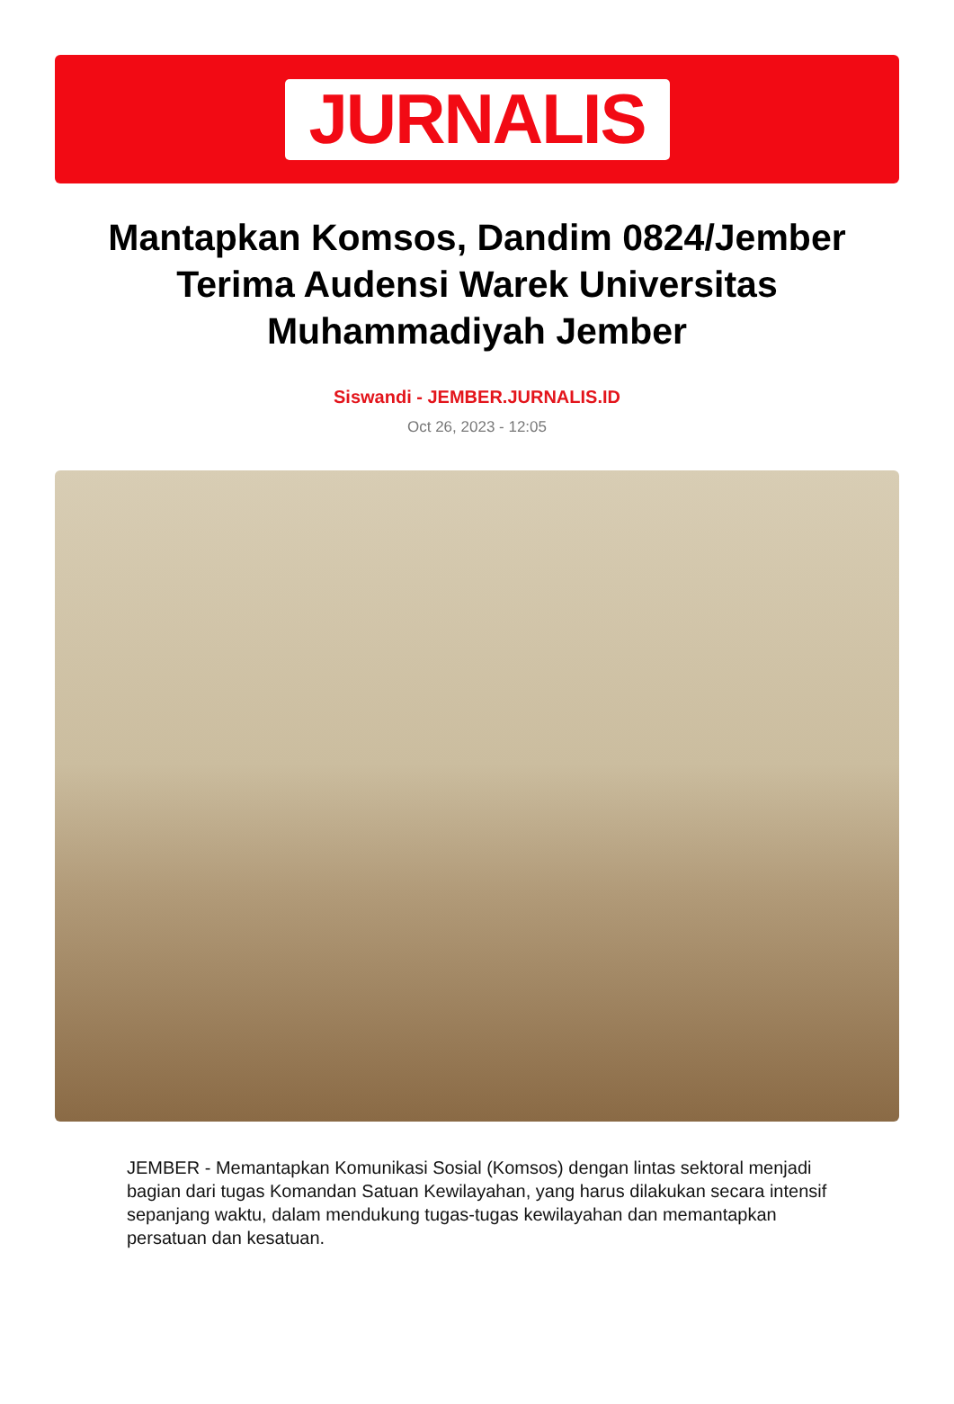JURNALIS
Mantapkan Komsos, Dandim 0824/Jember Terima Audensi Warek Universitas Muhammadiyah Jember
Siswandi - JEMBER.JURNALIS.ID
Oct 26, 2023 - 12:05
JEMBER - Memantapkan Komunikasi Sosial (Komsos) dengan lintas sektoral menjadi bagian dari tugas Komandan Satuan Kewilayahan, yang harus dilakukan secara intensif sepanjang waktu, dalam mendukung tugas-tugas kewilayahan dan memantapkan persatuan dan kesatuan.